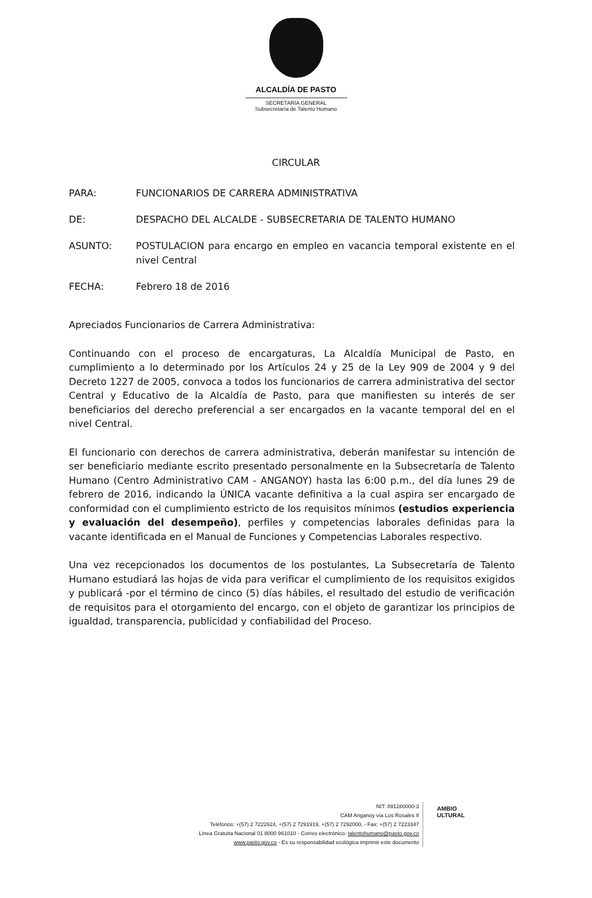ALCALDÍA DE PASTO
SECRETARÍA GENERAL
Subsecretaría de Talento Humano
CIRCULAR
PARA: FUNCIONARIOS DE CARRERA ADMINISTRATIVA
DE: DESPACHO DEL ALCALDE - SUBSECRETARIA DE TALENTO HUMANO
ASUNTO: POSTULACION para encargo en empleo en vacancia temporal existente en el nivel Central
FECHA: Febrero 18 de 2016
Apreciados Funcionarios de Carrera Administrativa:
Continuando con el proceso de encargaturas, La Alcaldía Municipal de Pasto, en cumplimiento a lo determinado por los Artículos 24 y 25 de la Ley 909 de 2004 y 9 del Decreto 1227 de 2005, convoca a todos los funcionarios de carrera administrativa del sector Central y Educativo de la Alcaldía de Pasto, para que manifiesten su interés de ser beneficiarios del derecho preferencial a ser encargados en la vacante temporal del en el nivel Central.
El funcionario con derechos de carrera administrativa, deberán manifestar su intención de ser beneficiario mediante escrito presentado personalmente en la Subsecretaría de Talento Humano (Centro Administrativo CAM - ANGANOY) hasta las 6:00 p.m., del día lunes 29 de febrero de 2016, indicando la ÚNICA vacante definitiva a la cual aspira ser encargado de conformidad con el cumplimiento estricto de los requisitos mínimos (estudios experiencia y evaluación del desempeño), perfiles y competencias laborales definidas para la vacante identificada en el Manual de Funciones y Competencias Laborales respectivo.
Una vez recepcionados los documentos de los postulantes, La Subsecretaría de Talento Humano estudiará las hojas de vida para verificar el cumplimiento de los requisitos exigidos y publicará -por el término de cinco (5) días hábiles, el resultado del estudio de verificación de requisitos para el otorgamiento del encargo, con el objeto de garantizar los principios de igualdad, transparencia, publicidad y confiabilidad del Proceso.
NIT: 891280000-3
CAM Anganoy vía Los Rosales II
Teléfonos: +(57) 2 7222624, +(57) 2 7291919, +(57) 2 7292000, - Fax: +(57) 2 7223347
Línea Gratuita Nacional 01 8000 961010 - Correo electrónico: talentohumano@pasto.gov.co
www.pasto.gov.co - Es su responsabilidad ecológica imprimir este documento
AMBIO
ULTURAL